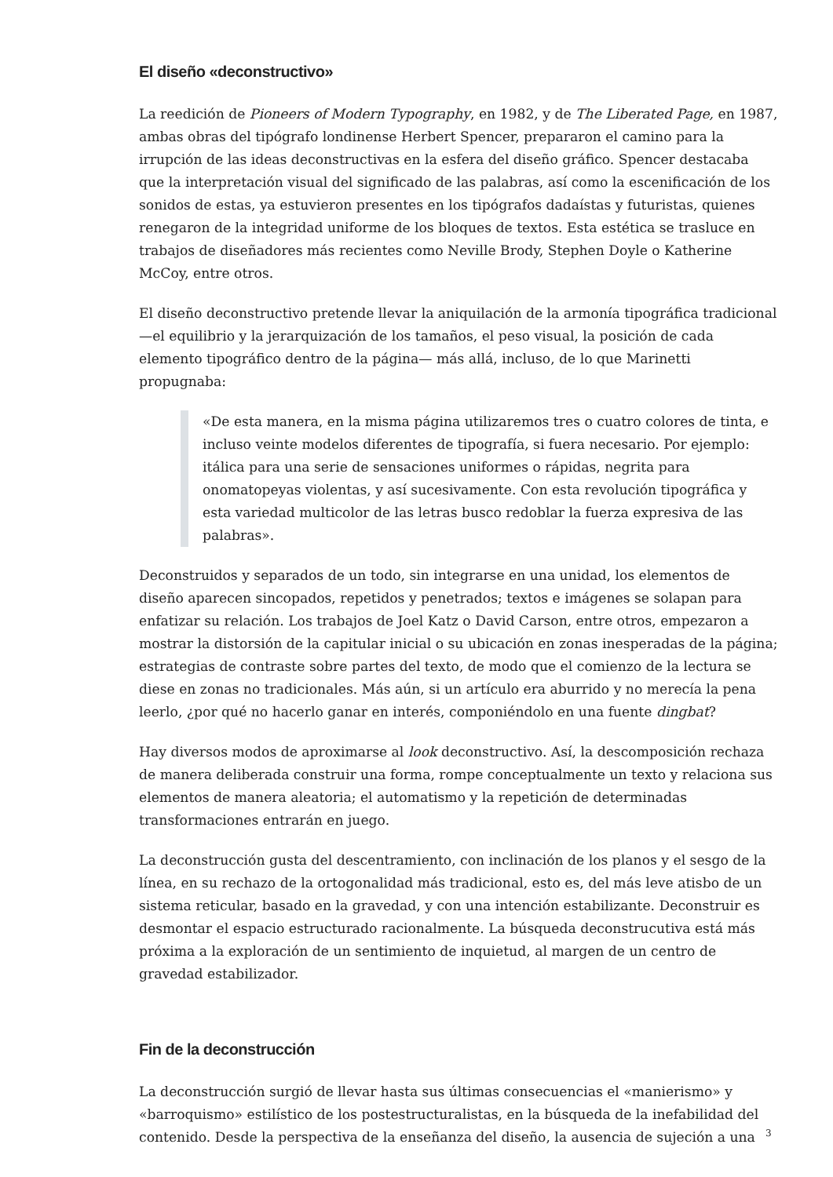El diseño «deconstructivo»
La reedición de Pioneers of Modern Typography, en 1982, y de The Liberated Page, en 1987, ambas obras del tipógrafo londinense Herbert Spencer, prepararon el camino para la irrupción de las ideas deconstructivas en la esfera del diseño gráfico. Spencer destacaba que la interpretación visual del significado de las palabras, así como la escenificación de los sonidos de estas, ya estuvieron presentes en los tipógrafos dadaístas y futuristas, quienes renegaron de la integridad uniforme de los bloques de textos. Esta estética se trasluce en trabajos de diseñadores más recientes como Neville Brody, Stephen Doyle o Katherine McCoy, entre otros.
El diseño deconstructivo pretende llevar la aniquilación de la armonía tipográfica tradicional —el equilibrio y la jerarquización de los tamaños, el peso visual, la posición de cada elemento tipográfico dentro de la página— más allá, incluso, de lo que Marinetti propugnaba:
«De esta manera, en la misma página utilizaremos tres o cuatro colores de tinta, e incluso veinte modelos diferentes de tipografía, si fuera necesario. Por ejemplo: itálica para una serie de sensaciones uniformes o rápidas, negrita para onomatopeyas violentas, y así sucesivamente. Con esta revolución tipográfica y esta variedad multicolor de las letras busco redoblar la fuerza expresiva de las palabras».
Deconstruidos y separados de un todo, sin integrarse en una unidad, los elementos de diseño aparecen sincopados, repetidos y penetrados; textos e imágenes se solapan para enfatizar su relación. Los trabajos de Joel Katz o David Carson, entre otros, empezaron a mostrar la distorsión de la capitular inicial o su ubicación en zonas inesperadas de la página; estrategias de contraste sobre partes del texto, de modo que el comienzo de la lectura se diese en zonas no tradicionales. Más aún, si un artículo era aburrido y no merecía la pena leerlo, ¿por qué no hacerlo ganar en interés, componiéndolo en una fuente dingbat?
Hay diversos modos de aproximarse al look deconstructivo. Así, la descomposición rechaza de manera deliberada construir una forma, rompe conceptualmente un texto y relaciona sus elementos de manera aleatoria; el automatismo y la repetición de determinadas transformaciones entrarán en juego.
La deconstrucción gusta del descentramiento, con inclinación de los planos y el sesgo de la línea, en su rechazo de la ortogonalidad más tradicional, esto es, del más leve atisbo de un sistema reticular, basado en la gravedad, y con una intención estabilizante. Deconstruir es desmontar el espacio estructurado racionalmente. La búsqueda deconstrucutiva está más próxima a la exploración de un sentimiento de inquietud, al margen de un centro de gravedad estabilizador.
Fin de la deconstrucción
La deconstrucción surgió de llevar hasta sus últimas consecuencias el «manierismo» y «barroquismo» estilístico de los postestructuralistas, en la búsqueda de la inefabilidad del contenido. Desde la perspectiva de la enseñanza del diseño, la ausencia de sujeción a una
3